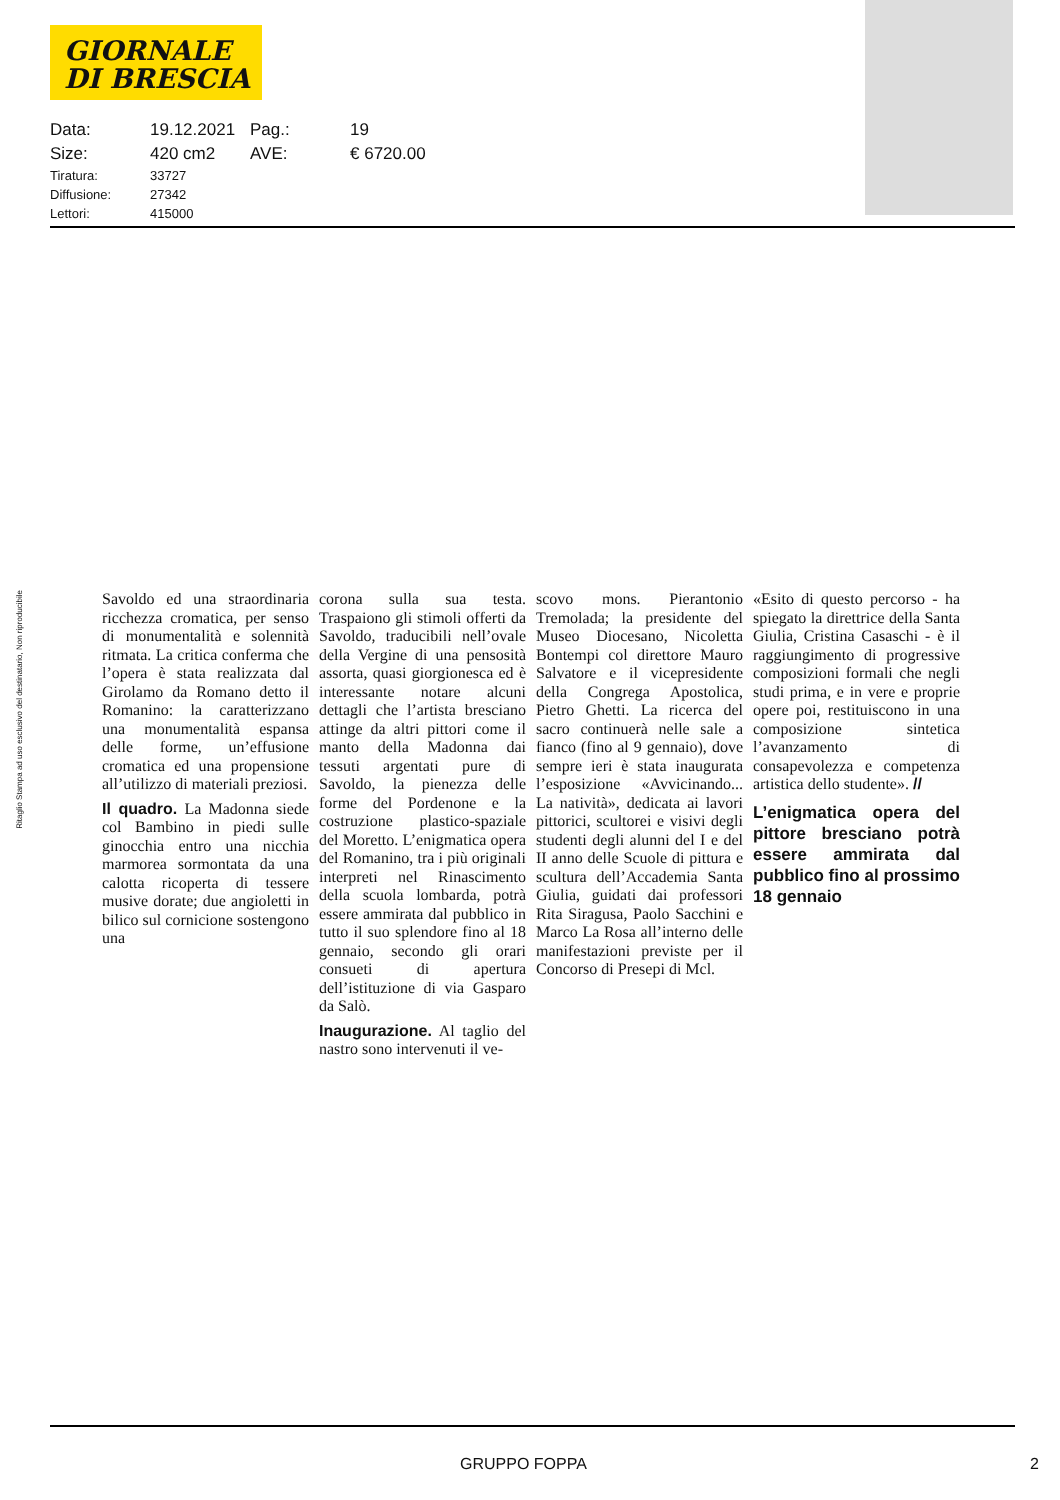GIORNALE
DI BRESCIA
| Data: | 19.12.2021 | Pag.: | 19 |
| Size: | 420 cm2 | AVE: | € 6720.00 |
| Tiratura: | 33727 |
| Diffusione: | 27342 |
| Lettori: | 415000 |
Ritaglio Stampa ad uso esclusivo del destinatario, Non riproducibile
Savoldo ed una straordinaria ricchezza cromatica, per senso di monumentalità e solennità ritmata. La critica conferma che l’opera è stata realizzata dal Girolamo da Romano detto il Romanino: la caratterizzano una monumentalità espansa delle forme, un’effusione cromatica ed una propensione all’utilizzo di materiali preziosi.
Il quadro. La Madonna siede col Bambino in piedi sulle ginocchia entro una nicchia marmorea sormontata da una calotta ricoperta di tessere musive dorate; due angioletti in bilico sul cornicione sostengono una
corona sulla sua testa. Traspaiono gli stimoli offerti da Savoldo, traducibili nell’ovale della Vergine di una pensosità assorta, quasi giorgionesca ed è interessante notare alcuni dettagli che l’artista bresciano attinge da altri pittori come il manto della Madonna dai tessuti argentati pure di Savoldo, la pienezza delle forme del Pordenone e la costruzione plastico-spaziale del Moretto. L’enigmatica opera del Romanino, tra i più originali interpreti nel Rinascimento della scuola lombarda, potrà essere ammirata dal pubblico in tutto il suo splendore fino al 18 gennaio, secondo gli orari consueti di apertura dell’istituzione di via Gasparo da Salò.
Inaugurazione. Al taglio del nastro sono intervenuti il ve-
scovo mons. Pierantonio Tremolada; la presidente del Museo Diocesano, Nicoletta Bontempi col direttore Mauro Salvatore e il vicepresidente della Congrega Apostolica, Pietro Ghetti. La ricerca del sacro continuerà nelle sale a fianco (fino al 9 gennaio), dove sempre ieri è stata inaugurata l’esposizione «Avvicinando... La natività», dedicata ai lavori pittorici, scultorei e visivi degli studenti degli alunni del I e del II anno delle Scuole di pittura e scultura dell’Accademia Santa Giulia, guidati dai professori Rita Siragusa, Paolo Sacchini e Marco La Rosa all’interno delle manifestazioni previste per il Concorso di Presepi di Mcl.
«Esito di questo percorso - ha spiegato la direttrice della Santa Giulia, Cristina Casaschi - è il raggiungimento di progressive composizioni formali che negli studi prima, e in vere e proprie opere poi, restituiscono in una composizione sintetica l’avanzamento di consapevolezza e competenza artistica dello studente». //
L’enigmatica opera del pittore bresciano potrà essere ammirata dal pubblico fino al prossimo 18 gennaio
GRUPPO FOPPA 2